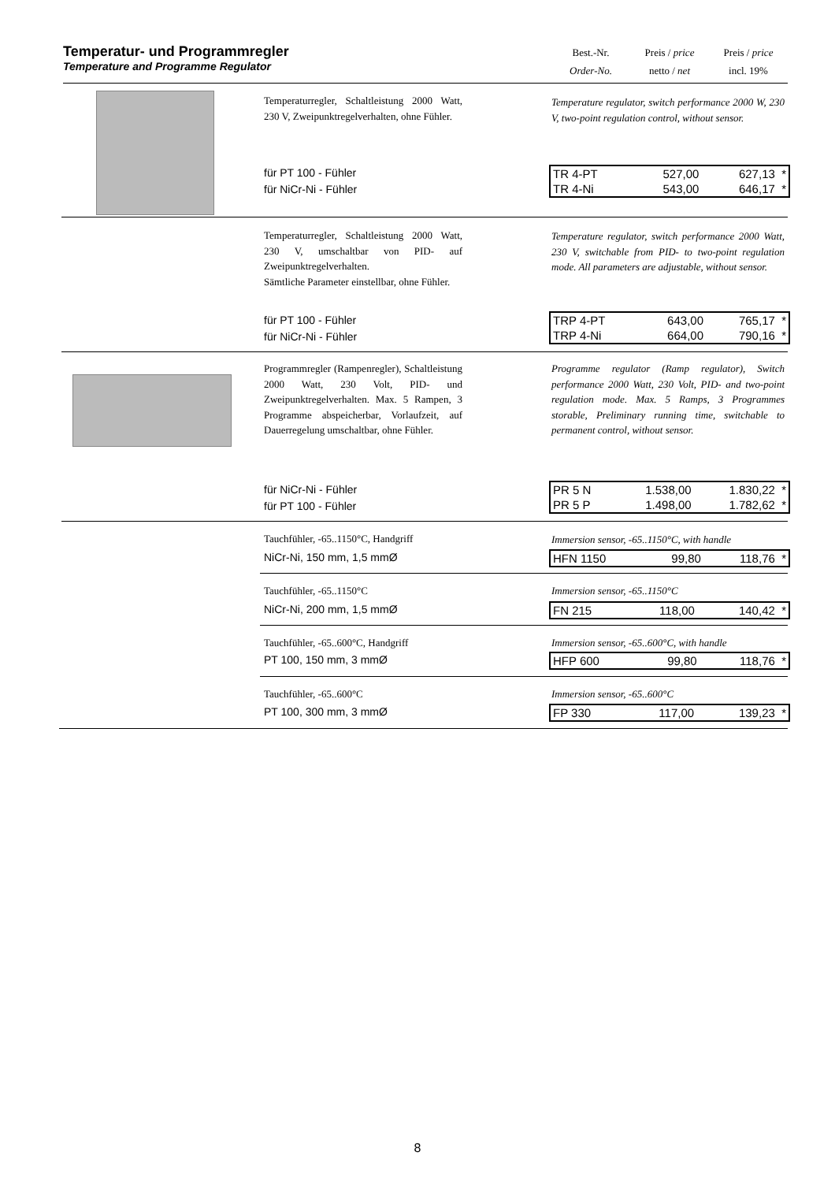Temperatur- und Programmregler
Temperature and Programme Regulator
Best.-Nr.
Order-No.
Preis / price
netto / net
Preis / price
incl. 19%
Temperaturregler, Schaltleistung 2000 Watt, 230 V, Zweipunktregelverhalten, ohne Fühler.
Temperature regulator, switch performance 2000 W, 230 V, two-point regulation control, without sensor.
für PT 100 - Fühler
für NiCr-Ni - Fühler
| TR 4-PT | 527,00 | 627,13 * |
| TR 4-Ni | 543,00 | 646,17 * |
Temperaturregler, Schaltleistung 2000 Watt, 230 V, umschaltbar von PID- auf Zweipunktregelverhalten.
Sämtliche Parameter einstellbar, ohne Fühler.
Temperature regulator, switch performance 2000 Watt, 230 V, switchable from PID- to two-point regulation mode. All parameters are adjustable, without sensor.
für PT 100 - Fühler
für NiCr-Ni - Fühler
| TRP 4-PT | 643,00 | 765,17 * |
| TRP 4-Ni | 664,00 | 790,16 * |
Programmregler (Rampenregler), Schaltleistung 2000 Watt, 230 Volt, PID- und Zweipunktregelverhalten. Max. 5 Rampen, 3 Programme abspeicherbar, Vorlaufzeit, auf Dauerregelung umschaltbar, ohne Fühler.
Programme regulator (Ramp regulator), Switch performance 2000 Watt, 230 Volt, PID- and two-point regulation mode. Max. 5 Ramps, 3 Programmes storable, Preliminary running time, switchable to permanent control, without sensor.
für NiCr-Ni - Fühler
für PT 100 - Fühler
| PR 5 N | 1.538,00 | 1.830,22 * |
| PR 5 P | 1.498,00 | 1.782,62 * |
Tauchfühler, -65..1150°C, Handgriff
Immersion sensor, -65..1150°C, with handle
NiCr-Ni, 150 mm, 1,5 mmØ
| HFN 1150 | 99,80 | 118,76 * |
Tauchfühler, -65..1150°C Immersion sensor, -65..1150°C
NiCr-Ni, 200 mm, 1,5 mmØ
| FN 215 | 118,00 | 140,42 * |
Tauchfühler, -65..600°C, Handgriff
Immersion sensor, -65..600°C, with handle
PT 100, 150 mm, 3 mmØ
| HFP 600 | 99,80 | 118,76 * |
Tauchfühler, -65..600°C Immersion sensor, -65..600°C
PT 100, 300 mm, 3 mmØ
| FP 330 | 117,00 | 139,23 * |
8